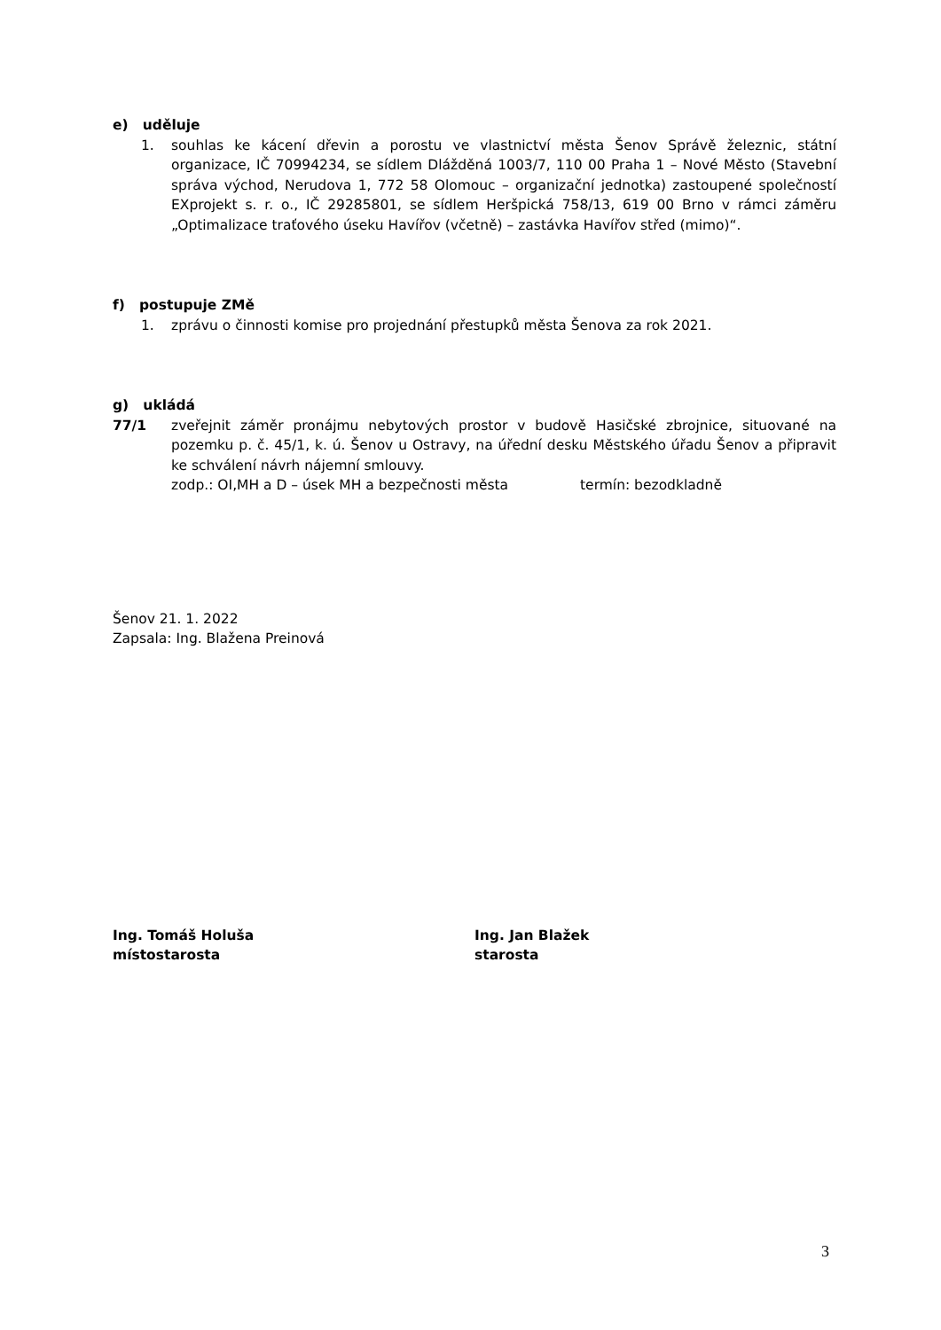e) uděluje
1. souhlas ke kácení dřevin a porostu ve vlastnictví města Šenov Správě železnic, státní organizace, IČ 70994234, se sídlem Dlážděná 1003/7, 110 00 Praha 1 – Nové Město (Stavební správa východ, Nerudova 1, 772 58 Olomouc – organizační jednotka) zastoupené společností EXprojekt s. r. o., IČ 29285801, se sídlem Heršpická 758/13, 619 00 Brno v rámci záměru „Optimalizace traťového úseku Havířov (včetně) – zastávka Havířov střed (mimo)“.
f) postupuje ZMě
1. zprávu o činnosti komise pro projednání přestupků města Šenova za rok 2021.
g) ukládá
77/1 zveřejnit záměr pronájmu nebytových prostor v budově Hasičské zbrojnice, situované na pozemku p. č. 45/1, k. ú. Šenov u Ostravy, na úřední desku Městského úřadu Šenov a připravit ke schválení návrh nájemní smlouvy.
zodp.: OI,MH a D – úsek MH a bezpečnosti města termín: bezodkladně
Šenov 21. 1. 2022
Zapsala: Ing. Blažena Preinová
Ing. Tomáš Holuša
místostarosta
Ing. Jan Blažek
starosta
3